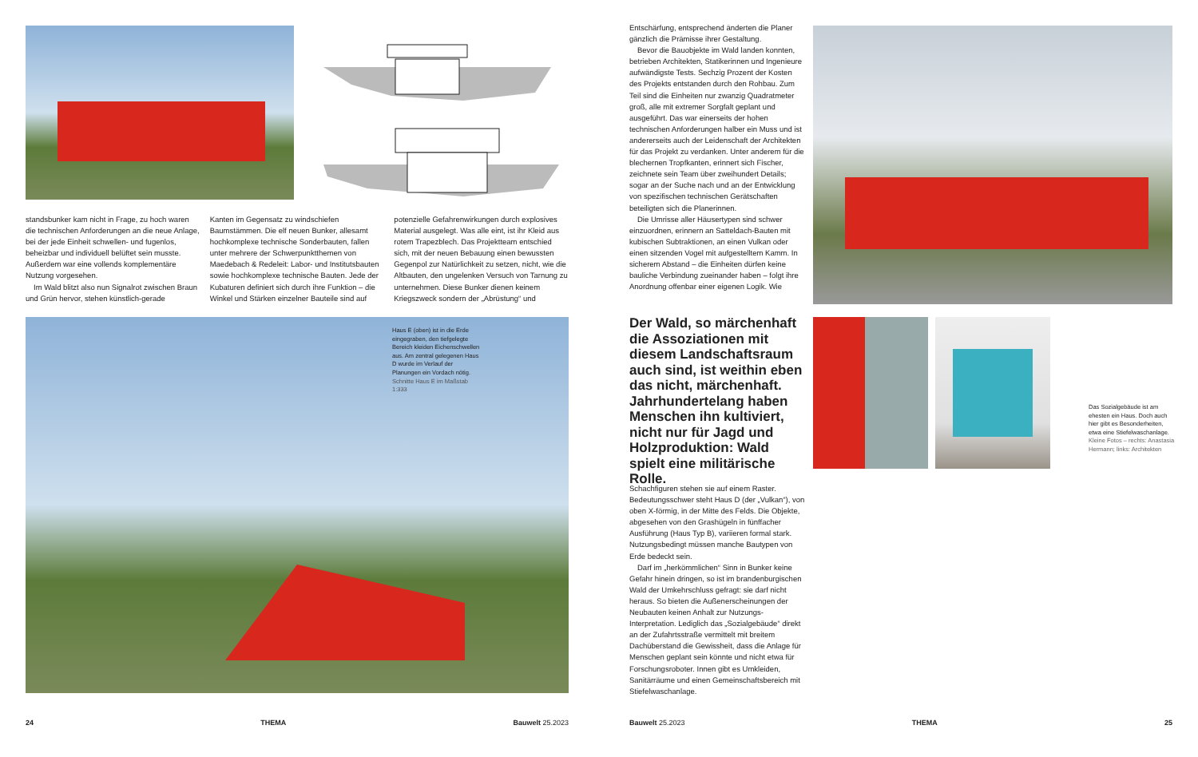standsbunker kam nicht in Frage, zu hoch waren die technischen Anforderungen an die neue Anlage, bei der jede Einheit schwellen- und fugenlos, beheizbar und individuell belüftet sein musste. Außerdem war eine vollends komplementäre Nutzung vorgesehen.
Im Wald blitzt also nun Signalrot zwischen Braun und Grün hervor, stehen künstlich-gerade
Kanten im Gegensatz zu windschiefen Baumstämmen. Die elf neuen Bunker, allesamt hochkomplexe technische Sonderbauten, fallen unter mehrere der Schwerpunktthemen von Maedebach & Redeleit: Labor- und Institutsbauten sowie hochkomplexe technische Bauten. Jede der Kubaturen definiert sich durch ihre Funktion – die Winkel und Stärken einzelner Bauteile sind auf
potenzielle Gefahrenwirkungen durch explosives Material ausgelegt. Was alle eint, ist ihr Kleid aus rotem Trapezblech. Das Projektteam entschied sich, mit der neuen Bebauung einen bewussten Gegenpol zur Natürlichkeit zu setzen, nicht, wie die Altbauten, den ungelenken Versuch von Tarnung zu unternehmen. Diese Bunker dienen keinem Kriegszweck sondern der „Abrüstung“ und
Haus E (oben) ist in die Erde eingegraben, den tiefgelegte Bereich kleiden Eichenschwellen aus. Am zentral gelegenen Haus D wurde im Verlauf der Planungen ein Vordach nötig.
Schnitte Haus E im Maßstab 1:333
24 THEMA Bauwelt 25.2023
Entschärfung, entsprechend änderten die Planer gänzlich die Prämisse ihrer Gestaltung.
Bevor die Bauobjekte im Wald landen konnten, betrieben Architekten, Statikerinnen und Ingenieure aufwändigste Tests. Sechzig Prozent der Kosten des Projekts entstanden durch den Rohbau. Zum Teil sind die Einheiten nur zwanzig Quadratmeter groß, alle mit extremer Sorgfalt geplant und ausgeführt. Das war einerseits der hohen technischen Anforderungen halber ein Muss und ist andererseits auch der Leidenschaft der Architekten für das Projekt zu verdanken. Unter anderem für die blechernen Tropfkanten, erinnert sich Fischer, zeichnete sein Team über zweihundert Details; sogar an der Suche nach und an der Entwicklung von spezifischen technischen Gerätschaften beteiligten sich die Planerinnen.
Die Umrisse aller Häusertypen sind schwer einzuordnen, erinnern an Satteldach-Bauten mit kubischen Subtraktionen, an einen Vulkan oder einen sitzenden Vogel mit aufgestelltem Kamm. In sicherem Abstand – die Einheiten dürfen keine bauliche Verbindung zueinander haben – folgt ihre Anordnung offenbar einer eigenen Logik. Wie
Der Wald, so märchenhaft die Assoziationen mit diesem Landschaftsraum auch sind, ist weithin eben das nicht, märchenhaft. Jahrhundertelang haben Menschen ihn kultiviert, nicht nur für Jagd und Holzproduktion: Wald spielt eine militärische Rolle.
Das Sozialgebäude ist am ehesten ein Haus. Doch auch hier gibt es Besonderheiten, etwa eine Stiefelwaschanlage.
Kleine Fotos – rechts: Anastasia Hermann; links: Architekten
Schachfiguren stehen sie auf einem Raster. Bedeutungsschwer steht Haus D (der „Vulkan“), von oben X-förmig, in der Mitte des Felds. Die Objekte, abgesehen von den Grashügeln in fünffacher Ausführung (Haus Typ B), variieren formal stark. Nutzungsbedingt müssen manche Bautypen von Erde bedeckt sein.
Darf im „herkömmlichen“ Sinn in Bunker keine Gefahr hinein dringen, so ist im brandenburgischen Wald der Umkehrschluss gefragt: sie darf nicht heraus. So bieten die Außenerscheinungen der Neubauten keinen Anhalt zur Nutzungs-Interpretation. Lediglich das „Sozialgebäude“ direkt an der Zufahrtsstraße vermittelt mit breitem Dachüberstand die Gewissheit, dass die Anlage für Menschen geplant sein könnte und nicht etwa für Forschungsroboter. Innen gibt es Umkleiden, Sanitärräume und einen Gemeinschaftsbereich mit Stiefelwaschanlage.
Bauwelt 25.2023 THEMA 25